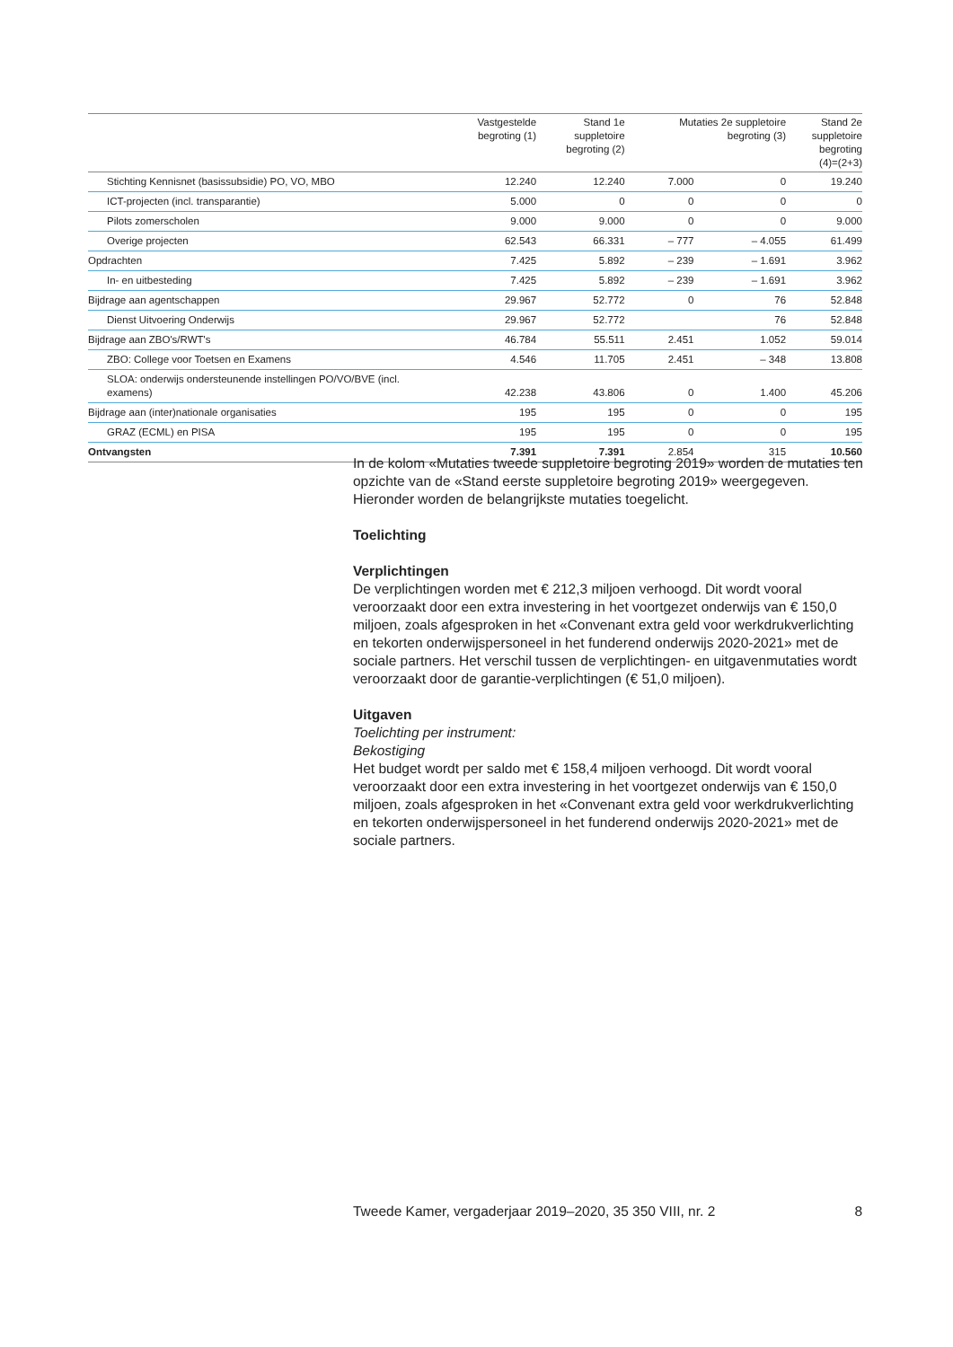| | Vastgestelde begroting (1) | Stand 1e suppletoire begroting (2) | Mutaties 2e suppletoire begroting (3) | | Stand 2e suppletoire begroting (4)=(2+3) |
| --- | --- | --- | --- | --- | --- |
| Stichting Kennisnet (basissubsidie) PO, VO, MBO | 12.240 | 12.240 | 7.000 | 0 | 19.240 |
| ICT-projecten (incl. transparantie) | 5.000 | 0 | 0 | 0 | 0 |
| Pilots zomerscholen | 9.000 | 9.000 | 0 | 0 | 9.000 |
| Overige projecten | 62.543 | 66.331 | – 777 | – 4.055 | 61.499 |
| Opdrachten | 7.425 | 5.892 | – 239 | – 1.691 | 3.962 |
| In- en uitbesteding | 7.425 | 5.892 | – 239 | – 1.691 | 3.962 |
| Bijdrage aan agentschappen | 29.967 | 52.772 | 0 | 76 | 52.848 |
| Dienst Uitvoering Onderwijs | 29.967 | 52.772 | | 76 | 52.848 |
| Bijdrage aan ZBO's/RWT's | 46.784 | 55.511 | 2.451 | 1.052 | 59.014 |
| ZBO: College voor Toetsen en Examens | 4.546 | 11.705 | 2.451 | – 348 | 13.808 |
| SLOA: onderwijs ondersteunende instellingen PO/VO/BVE (incl. examens) | 42.238 | 43.806 | 0 | 1.400 | 45.206 |
| Bijdrage aan (inter)nationale organisaties | 195 | 195 | 0 | 0 | 195 |
| GRAZ (ECML) en PISA | 195 | 195 | 0 | 0 | 195 |
| Ontvangsten | 7.391 | 7.391 | 2.854 | 315 | 10.560 |
In de kolom «Mutaties tweede suppletoire begroting 2019» worden de mutaties ten opzichte van de «Stand eerste suppletoire begroting 2019» weergegeven. Hieronder worden de belangrijkste mutaties toegelicht.
Toelichting
Verplichtingen
De verplichtingen worden met € 212,3 miljoen verhoogd. Dit wordt vooral veroorzaakt door een extra investering in het voortgezet onderwijs van € 150,0 miljoen, zoals afgesproken in het «Convenant extra geld voor werkdrukverlichting en tekorten onderwijspersoneel in het funderend onderwijs 2020-2021» met de sociale partners. Het verschil tussen de verplichtingen- en uitgavenmutaties wordt veroorzaakt door de garantie-verplichtingen (€ 51,0 miljoen).
Uitgaven
Toelichting per instrument:
Bekostiging
Het budget wordt per saldo met € 158,4 miljoen verhoogd. Dit wordt vooral veroorzaakt door een extra investering in het voortgezet onderwijs van € 150,0 miljoen, zoals afgesproken in het «Convenant extra geld voor werkdrukverlichting en tekorten onderwijspersoneel in het funderend onderwijs 2020-2021» met de sociale partners.
Tweede Kamer, vergaderjaar 2019–2020, 35 350 VIII, nr. 2 8